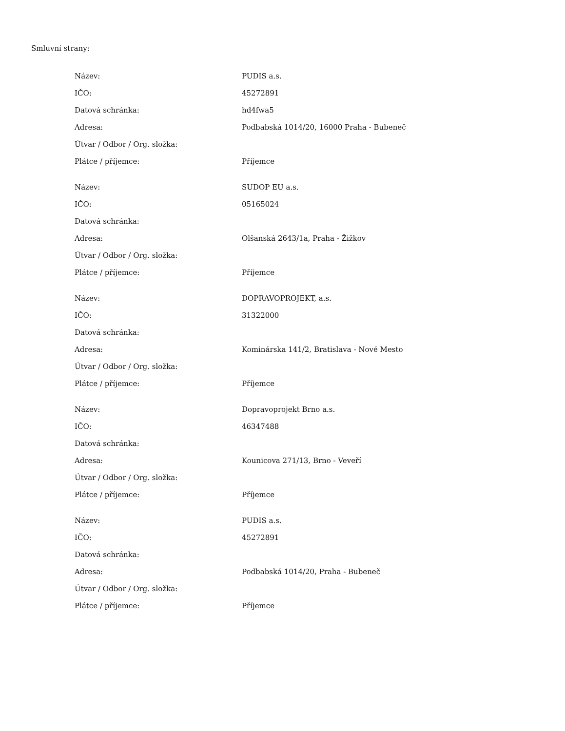Smluvní strany:
| Název: | PUDIS a.s. |
| IČO: | 45272891 |
| Datová schránka: | hd4fwa5 |
| Adresa: | Podbabská 1014/20, 16000 Praha - Bubeneč |
| Útvar / Odbor / Org. složka: | |
| Plátce / příjemce: | Příjemce |
| Název: | SUDOP EU a.s. |
| IČO: | 05165024 |
| Datová schránka: | |
| Adresa: | Olšanská 2643/1a, Praha - Žižkov |
| Útvar / Odbor / Org. složka: | |
| Plátce / příjemce: | Příjemce |
| Název: | DOPRAVOPROJEKT, a.s. |
| IČO: | 31322000 |
| Datová schránka: | |
| Adresa: | Kominárska 141/2, Bratislava - Nové Mesto |
| Útvar / Odbor / Org. složka: | |
| Plátce / příjemce: | Příjemce |
| Název: | Dopravoprojekt Brno a.s. |
| IČO: | 46347488 |
| Datová schránka: | |
| Adresa: | Kounicova 271/13, Brno - Veveří |
| Útvar / Odbor / Org. složka: | |
| Plátce / příjemce: | Příjemce |
| Název: | PUDIS a.s. |
| IČO: | 45272891 |
| Datová schránka: | |
| Adresa: | Podbabská 1014/20, Praha - Bubeneč |
| Útvar / Odbor / Org. složka: | |
| Plátce / příjemce: | Příjemce |